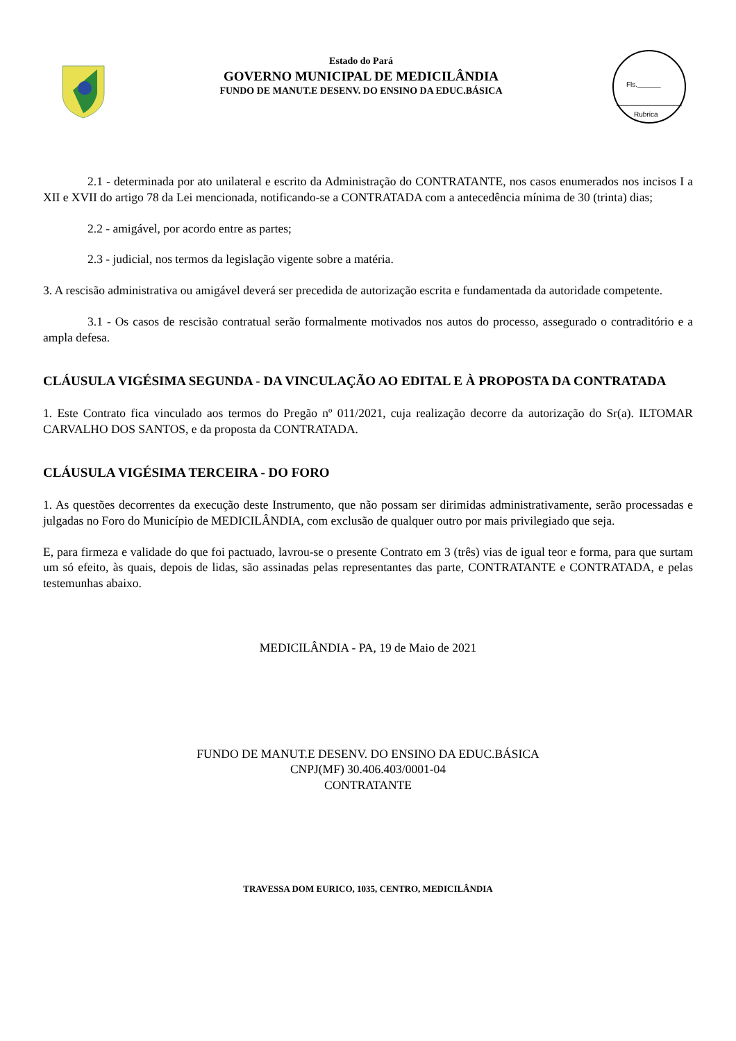Estado do Pará
GOVERNO MUNICIPAL DE MEDICILÂNDIA
FUNDO DE MANUT.E DESENV. DO ENSINO DA EDUC.BÁSICA
Fls.______
Rubrica
2.1 - determinada por ato unilateral e escrito da Administração do CONTRATANTE, nos casos enumerados nos incisos I a XII e XVII do artigo 78 da Lei mencionada, notificando-se a CONTRATADA com a antecedência mínima de 30 (trinta) dias;
2.2 - amigável, por acordo entre as partes;
2.3 - judicial, nos termos da legislação vigente sobre a matéria.
3. A rescisão administrativa ou amigável deverá ser precedida de autorização escrita e fundamentada da autoridade competente.
3.1 - Os casos de rescisão contratual serão formalmente motivados nos autos do processo, assegurado o contraditório e a ampla defesa.
CLÁUSULA VIGÉSIMA SEGUNDA - DA VINCULAÇÃO AO EDITAL E À PROPOSTA DA CONTRATADA
1. Este Contrato fica vinculado aos termos do Pregão nº 011/2021, cuja realização decorre da autorização do Sr(a). ILTOMAR CARVALHO DOS SANTOS, e da proposta da CONTRATADA.
CLÁUSULA VIGÉSIMA TERCEIRA - DO FORO
1. As questões decorrentes da execução deste Instrumento, que não possam ser dirimidas administrativamente, serão processadas e julgadas no Foro do Município de MEDICILÂNDIA, com exclusão de qualquer outro por mais privilegiado que seja.
E, para firmeza e validade do que foi pactuado, lavrou-se o presente Contrato em 3 (três) vias de igual teor e forma, para que surtam um só efeito, às quais, depois de lidas, são assinadas pelas representantes das parte, CONTRATANTE e CONTRATADA, e pelas testemunhas abaixo.
MEDICILÂNDIA - PA, 19 de Maio de 2021
FUNDO DE MANUT.E DESENV. DO ENSINO DA EDUC.BÁSICA
CNPJ(MF) 30.406.403/0001-04
CONTRATANTE
TRAVESSA DOM EURICO, 1035, CENTRO, MEDICILÂNDIA